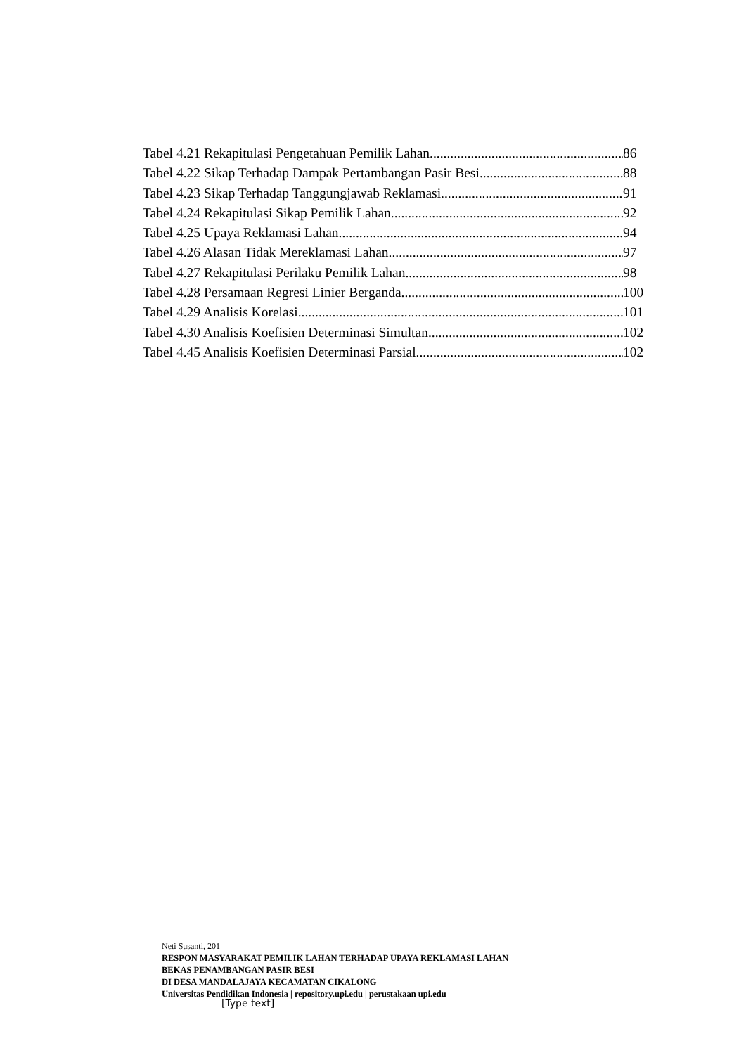Tabel 4.21 Rekapitulasi Pengetahuan Pemilik Lahan 86
Tabel 4.22 Sikap Terhadap Dampak Pertambangan Pasir Besi 88
Tabel 4.23 Sikap Terhadap Tanggungjawab Reklamasi 91
Tabel 4.24 Rekapitulasi Sikap Pemilik Lahan 92
Tabel 4.25 Upaya Reklamasi Lahan 94
Tabel 4.26 Alasan Tidak Mereklamasi Lahan 97
Tabel 4.27 Rekapitulasi Perilaku Pemilik Lahan 98
Tabel 4.28 Persamaan Regresi Linier Berganda 100
Tabel 4.29 Analisis Korelasi 101
Tabel 4.30 Analisis Koefisien Determinasi Simultan 102
Tabel 4.45 Analisis Koefisien Determinasi Parsial 102
Neti Susanti, 201
RESPON MASYARAKAT PEMILIK LAHAN TERHADAP UPAYA REKLAMASI LAHAN
BEKAS PENAMBANGAN PASIR BESI
DI DESA MANDALAJAYA KECAMATAN CIKALONG
Universitas Pendidikan Indonesia | repository.upi.edu | perustakaan upi.edu
[Type text]